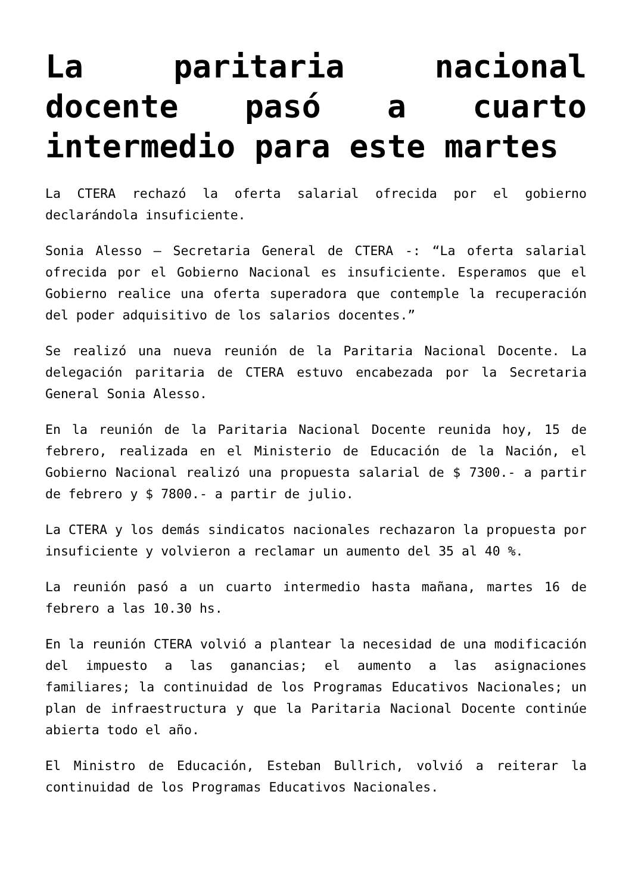La paritaria nacional docente pasó a cuarto intermedio para este martes
La CTERA rechazó la oferta salarial ofrecida por el gobierno declarándola insuficiente.
Sonia Alesso – Secretaria General de CTERA -: “La oferta salarial ofrecida por el Gobierno Nacional es insuficiente. Esperamos que el Gobierno realice una oferta superadora que contemple la recuperación del poder adquisitivo de los salarios docentes.”
Se realizó una nueva reunión de la Paritaria Nacional Docente. La delegación paritaria de CTERA estuvo encabezada por la Secretaria General Sonia Alesso.
En la reunión de la Paritaria Nacional Docente reunida hoy, 15 de febrero, realizada en el Ministerio de Educación de la Nación, el Gobierno Nacional realizó una propuesta salarial de $ 7300.- a partir de febrero y $ 7800.- a partir de julio.
La CTERA y los demás sindicatos nacionales rechazaron la propuesta por insuficiente y volvieron a reclamar un aumento del 35 al 40 %.
La reunión pasó a un cuarto intermedio hasta mañana, martes 16 de febrero a las 10.30 hs.
En la reunión CTERA volvió a plantear la necesidad de una modificación del impuesto a las ganancias; el aumento a las asignaciones familiares; la continuidad de los Programas Educativos Nacionales; un plan de infraestructura y que la Paritaria Nacional Docente continúe abierta todo el año.
El Ministro de Educación, Esteban Bullrich, volvió a reiterar la continuidad de los Programas Educativos Nacionales.